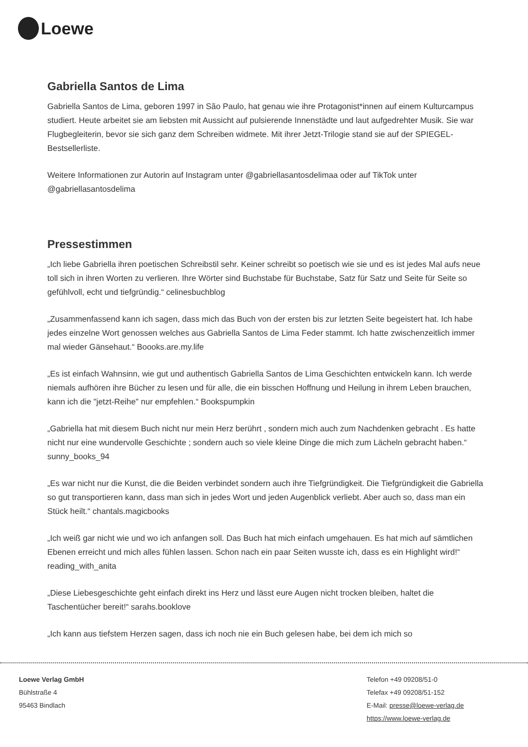Loewe
Gabriella Santos de Lima
Gabriella Santos de Lima, geboren 1997 in São Paulo, hat genau wie ihre Protagonist*innen auf einem Kulturcampus studiert. Heute arbeitet sie am liebsten mit Aussicht auf pulsierende Innenstädte und laut aufgedrehter Musik. Sie war Flugbegleiterin, bevor sie sich ganz dem Schreiben widmete. Mit ihrer Jetzt-Trilogie stand sie auf der SPIEGEL-Bestsellerliste.
Weitere Informationen zur Autorin auf Instagram unter @gabriellasantosdelimaa oder auf TikTok unter @gabriellasantosdelima
Pressestimmen
„Ich liebe Gabriella ihren poetischen Schreibstil sehr. Keiner schreibt so poetisch wie sie und es ist jedes Mal aufs neue toll sich in ihren Worten zu verlieren. Ihre Wörter sind Buchstabe für Buchstabe, Satz für Satz und Seite für Seite so gefühlvoll, echt und tiefgründig.“ celinesbuchblog
„Zusammenfassend kann ich sagen, dass mich das Buch von der ersten bis zur letzten Seite begeistert hat. Ich habe jedes einzelne Wort genossen welches aus Gabriella Santos de Lima Feder stammt. Ich hatte zwischenzeitlich immer mal wieder Gänsehaut.“ Boooks.are.my.life
„Es ist einfach Wahnsinn, wie gut und authentisch Gabriella Santos de Lima Geschichten entwickeln kann. Ich werde niemals aufhören ihre Bücher zu lesen und für alle, die ein bisschen Hoffnung und Heilung in ihrem Leben brauchen, kann ich die "jetzt-Reihe" nur empfehlen.“ Bookspumpkin
„Gabriella hat mit diesem Buch nicht nur mein Herz berührt , sondern mich auch zum Nachdenken gebracht . Es hatte nicht nur eine wundervolle Geschichte ; sondern auch so viele kleine Dinge die mich zum Lächeln gebracht haben.“ sunny_books_94
„Es war nicht nur die Kunst, die die Beiden verbindet sondern auch ihre Tiefgründigkeit. Die Tiefgründigkeit die Gabriella so gut transportieren kann, dass man sich in jedes Wort und jeden Augenblick verliebt. Aber auch so, dass man ein Stück heilt.“ chantals.magicbooks
„Ich weiß gar nicht wie und wo ich anfangen soll. Das Buch hat mich einfach umgehauen. Es hat mich auf sämtlichen Ebenen erreicht und mich alles fühlen lassen. Schon nach ein paar Seiten wusste ich, dass es ein Highlight wird!“ reading_with_anita
„Diese Liebesgeschichte geht einfach direkt ins Herz und lässt eure Augen nicht trocken bleiben, haltet die Taschentücher bereit!“ sarahs.booklove
„Ich kann aus tiefstem Herzen sagen, dass ich noch nie ein Buch gelesen habe, bei dem ich mich so
Loewe Verlag GmbH
Bühlstraße 4
95463 Bindlach
Telefon +49 09208/51-0
Telefax +49 09208/51-152
E-Mail: presse@loewe-verlag.de
https://www.loewe-verlag.de